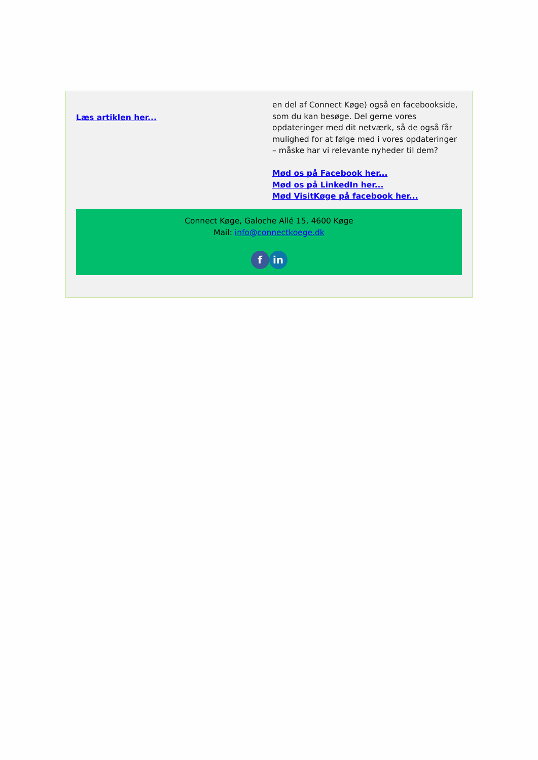Læs artiklen her...
en del af Connect Køge) også en facebookside, som du kan besøge. Del gerne vores opdateringer med dit netværk, så de også får mulighed for at følge med i vores opdateringer – måske har vi relevante nyheder til dem?
Mød os på Facebook her...
Mød os på LinkedIn her...
Mød VisitKøge på facebook her...
Connect Køge, Galoche Allé 15, 4600 Køge
Mail: info@connectkoege.dk
fin